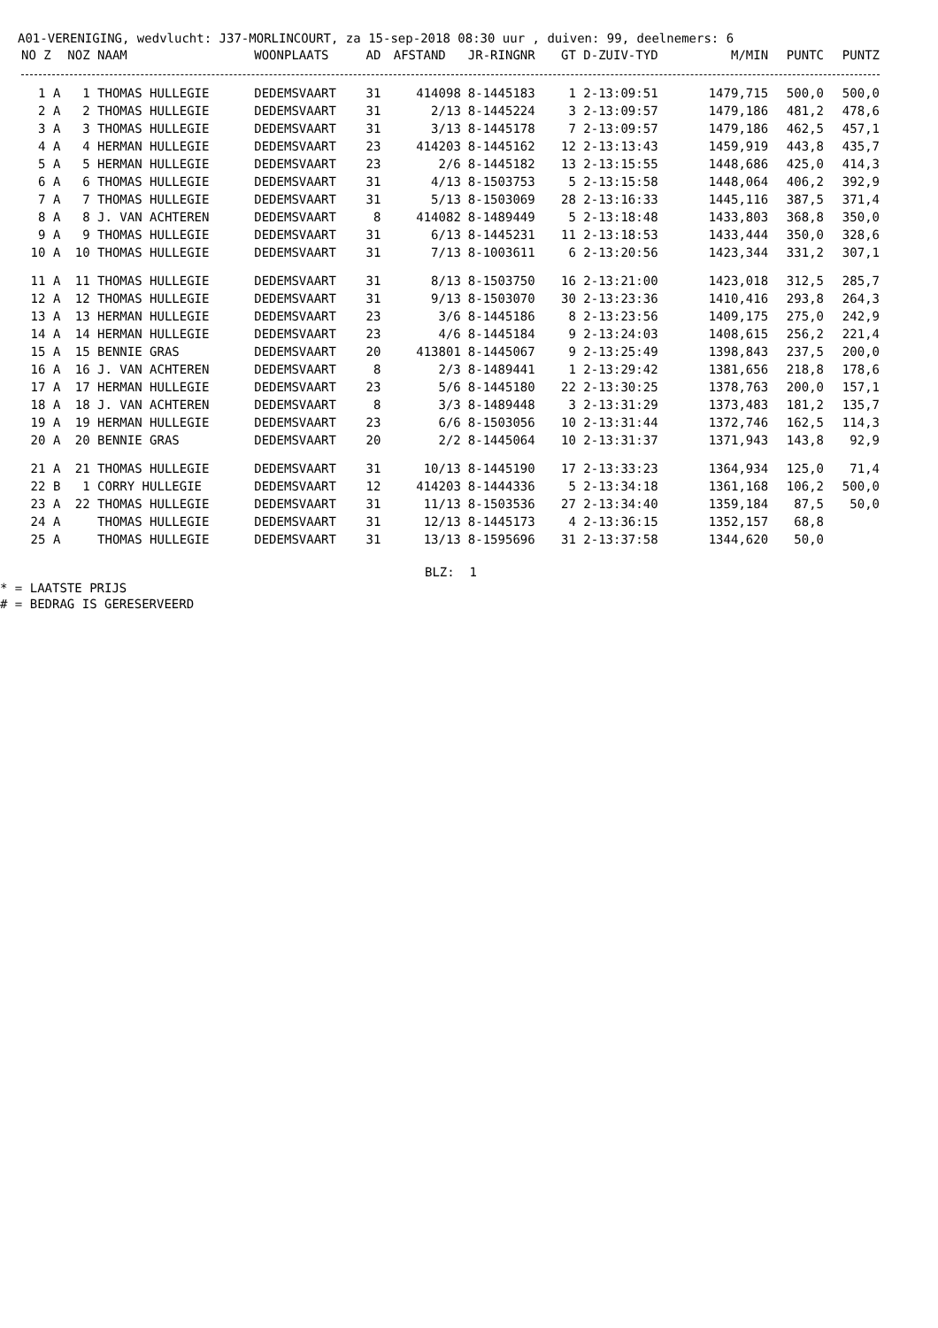A01-VERENIGING, wedvlucht: J37-MORLINCOURT, za 15-sep-2018 08:30 uur , duiven: 99, deelnemers: 6
| NO Z | NOZ NAAM | WOONPLAATS | AD | AFSTAND | JR-RINGNR | GT D-ZUIV-TYD | M/MIN | PUNTC | PUNTZ |
| --- | --- | --- | --- | --- | --- | --- | --- | --- | --- |
| 1 A | 1 THOMAS HULLEGIE | DEDEMSVAART | 31 | 414098 | 8-1445183 | 1 2-13:09:51 | 1479,715 | 500,0 | 500,0 |
| 2 A | 2 THOMAS HULLEGIE | DEDEMSVAART | 31 | 2/13 | 8-1445224 | 3 2-13:09:57 | 1479,186 | 481,2 | 478,6 |
| 3 A | 3 THOMAS HULLEGIE | DEDEMSVAART | 31 | 3/13 | 8-1445178 | 7 2-13:09:57 | 1479,186 | 462,5 | 457,1 |
| 4 A | 4 HERMAN HULLEGIE | DEDEMSVAART | 23 | 414203 | 8-1445162 | 12 2-13:13:43 | 1459,919 | 443,8 | 435,7 |
| 5 A | 5 HERMAN HULLEGIE | DEDEMSVAART | 23 | 2/6 | 8-1445182 | 13 2-13:15:55 | 1448,686 | 425,0 | 414,3 |
| 6 A | 6 THOMAS HULLEGIE | DEDEMSVAART | 31 | 4/13 | 8-1503753 | 5 2-13:15:58 | 1448,064 | 406,2 | 392,9 |
| 7 A | 7 THOMAS HULLEGIE | DEDEMSVAART | 31 | 5/13 | 8-1503069 | 28 2-13:16:33 | 1445,116 | 387,5 | 371,4 |
| 8 A | 8 J. VAN ACHTEREN | DEDEMSVAART | 8 | 414082 | 8-1489449 | 5 2-13:18:48 | 1433,803 | 368,8 | 350,0 |
| 9 A | 9 THOMAS HULLEGIE | DEDEMSVAART | 31 | 6/13 | 8-1445231 | 11 2-13:18:53 | 1433,444 | 350,0 | 328,6 |
| 10 A | 10 THOMAS HULLEGIE | DEDEMSVAART | 31 | 7/13 | 8-1003611 | 6 2-13:20:56 | 1423,344 | 331,2 | 307,1 |
| 11 A | 11 THOMAS HULLEGIE | DEDEMSVAART | 31 | 8/13 | 8-1503750 | 16 2-13:21:00 | 1423,018 | 312,5 | 285,7 |
| 12 A | 12 THOMAS HULLEGIE | DEDEMSVAART | 31 | 9/13 | 8-1503070 | 30 2-13:23:36 | 1410,416 | 293,8 | 264,3 |
| 13 A | 13 HERMAN HULLEGIE | DEDEMSVAART | 23 | 3/6 | 8-1445186 | 8 2-13:23:56 | 1409,175 | 275,0 | 242,9 |
| 14 A | 14 HERMAN HULLEGIE | DEDEMSVAART | 23 | 4/6 | 8-1445184 | 9 2-13:24:03 | 1408,615 | 256,2 | 221,4 |
| 15 A | 15 BENNIE GRAS | DEDEMSVAART | 20 | 413801 | 8-1445067 | 9 2-13:25:49 | 1398,843 | 237,5 | 200,0 |
| 16 A | 16 J. VAN ACHTEREN | DEDEMSVAART | 8 | 2/3 | 8-1489441 | 1 2-13:29:42 | 1381,656 | 218,8 | 178,6 |
| 17 A | 17 HERMAN HULLEGIE | DEDEMSVAART | 23 | 5/6 | 8-1445180 | 22 2-13:30:25 | 1378,763 | 200,0 | 157,1 |
| 18 A | 18 J. VAN ACHTEREN | DEDEMSVAART | 8 | 3/3 | 8-1489448 | 3 2-13:31:29 | 1373,483 | 181,2 | 135,7 |
| 19 A | 19 HERMAN HULLEGIE | DEDEMSVAART | 23 | 6/6 | 8-1503056 | 10 2-13:31:44 | 1372,746 | 162,5 | 114,3 |
| 20 A | 20 BENNIE GRAS | DEDEMSVAART | 20 | 2/2 | 8-1445064 | 10 2-13:31:37 | 1371,943 | 143,8 | 92,9 |
| 21 A | 21 THOMAS HULLEGIE | DEDEMSVAART | 31 | 10/13 | 8-1445190 | 17 2-13:33:23 | 1364,934 | 125,0 | 71,4 |
| 22 B | 1 CORRY HULLEGIE | DEDEMSVAART | 12 | 414203 | 8-1444336 | 5 2-13:34:18 | 1361,168 | 106,2 | 500,0 |
| 23 A | 22 THOMAS HULLEGIE | DEDEMSVAART | 31 | 11/13 | 8-1503536 | 27 2-13:34:40 | 1359,184 | 87,5 | 50,0 |
| 24 A | THOMAS HULLEGIE | DEDEMSVAART | 31 | 12/13 | 8-1445173 | 4 2-13:36:15 | 1352,157 | 68,8 | |
| 25 A | THOMAS HULLEGIE | DEDEMSVAART | 31 | 13/13 | 8-1595696 | 31 2-13:37:58 | 1344,620 | 50,0 | |
BLZ: 1
* = LAATSTE PRIJS
# = BEDRAG IS GERESERVEERD